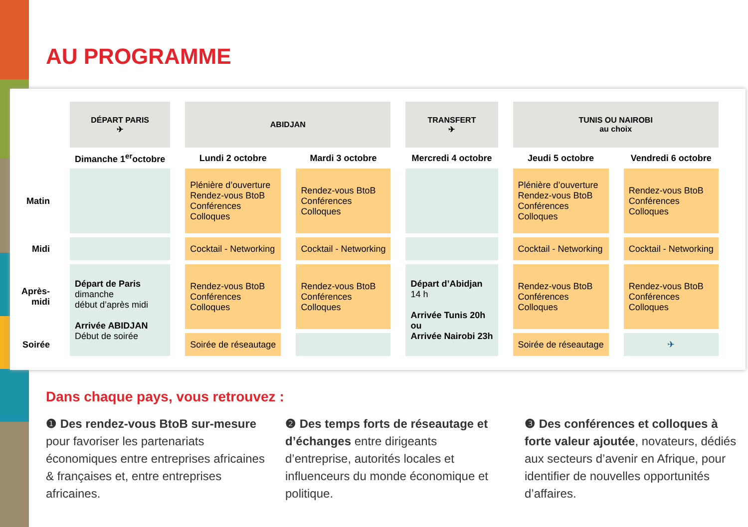AU PROGRAMME
| | DÉPART PARIS ✈ | ABIDJAN | | TRANSFERT ✈ | TUNIS OU NAIROBI au choix | |
| --- | --- | --- | --- | --- | --- | --- |
| | Dimanche 1<sup>er</sup>octobre | Lundi 2 octobre | Mardi 3 octobre | Mercredi 4 octobre | Jeudi 5 octobre | Vendredi 6 octobre |
| Matin | | Plénière d’ouverture Rendez-vous BtoB Conférences Colloques | Rendez-vous BtoB Conférences Colloques | | Plénière d’ouverture Rendez-vous BtoB Conférences Colloques | Rendez-vous BtoB Conférences Colloques |
| Midi | | Cocktail - Networking | Cocktail - Networking | | Cocktail - Networking | Cocktail - Networking |
| Après-midi | Départ de Paris dimanche début d’après midi Arrivée ABIDJAN Début de soirée | Rendez-vous BtoB Conférences Colloques | Rendez-vous BtoB Conférences Colloques | Départ d’Abidjan 14 h Arrivée Tunis 20h ou Arrivée Nairobi 23h | Rendez-vous BtoB Conférences Colloques | Rendez-vous BtoB Conférences Colloques |
| Soirée | | Soirée de réseautage | | | Soirée de réseautage | ✈ |
Dans chaque pays, vous retrouvez :
❶ Des rendez-vous BtoB sur-mesure pour favoriser les partenariats économiques entre entreprises africaines & françaises et, entre entreprises africaines.
❷ Des temps forts de réseautage et d’échanges entre dirigeants d’entreprise, autorités locales et influenceurs du monde économique et politique.
❸ Des conférences et colloques à forte valeur ajoutée, novateurs, dédiés aux secteurs d’avenir en Afrique, pour identifier de nouvelles opportunités d’affaires.